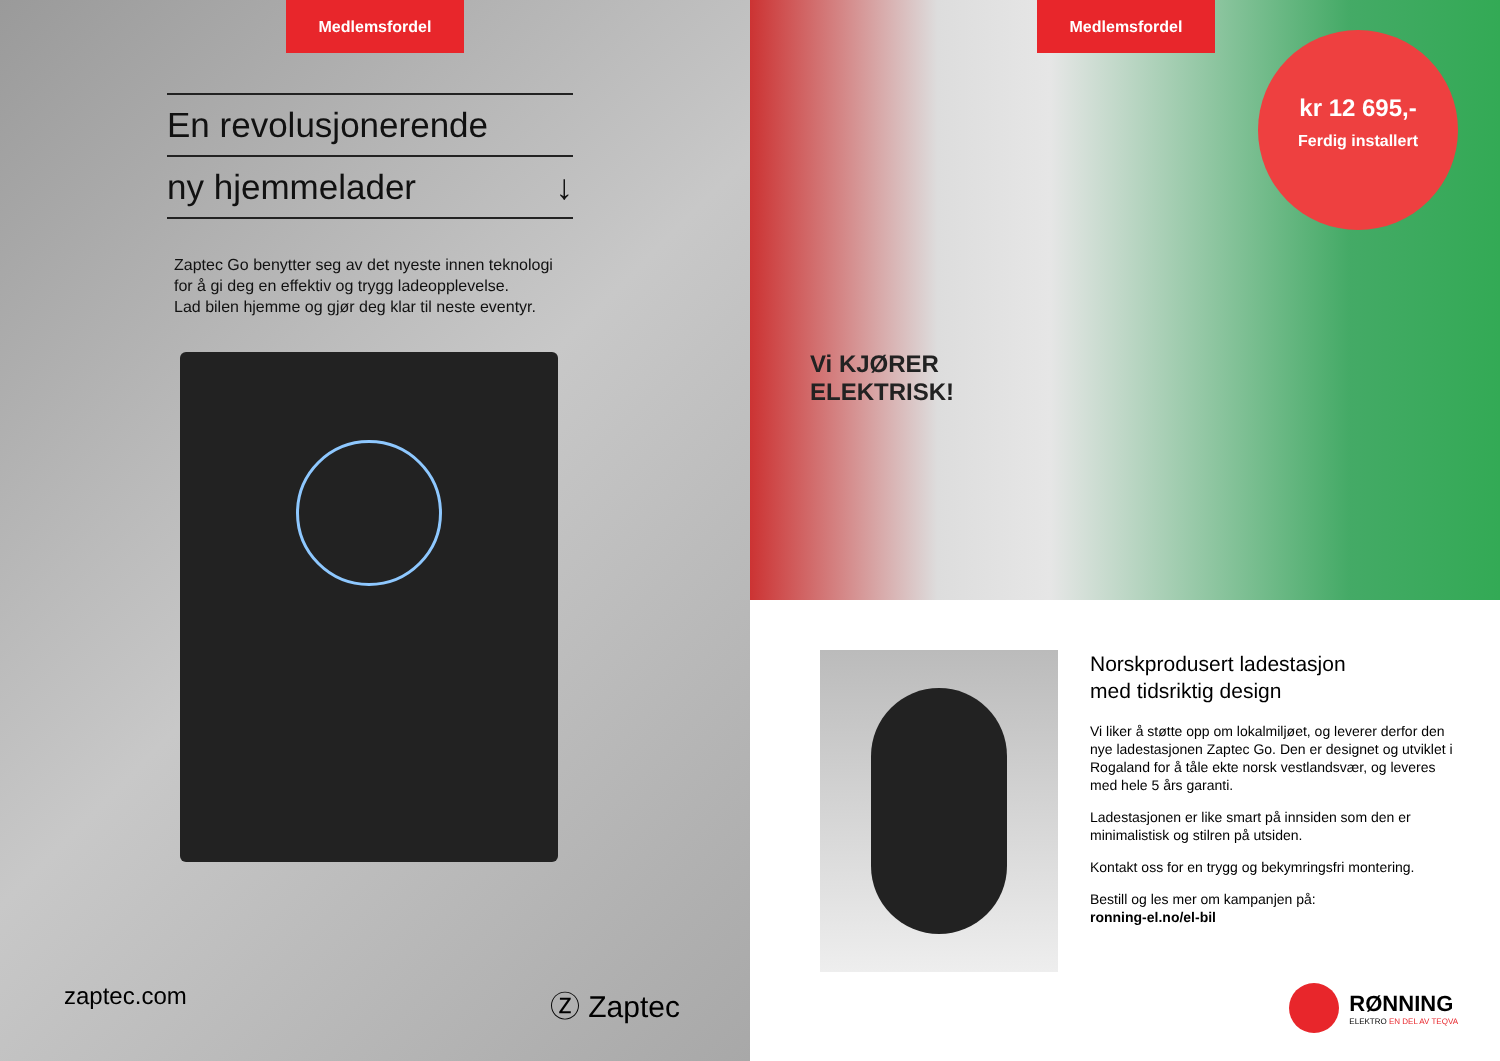Medlemsfordel
En revolusjonerende
ny hjemmelader ↓
Zaptec Go benytter seg av det nyeste innen teknologi
for å gi deg en effektiv og trygg ladeopplevelse.
Lad bilen hjemme og gjør deg klar til neste eventyr.
zaptec.com Ⓩ Zaptec
Medlemsfordel
Vi KJØRER
ELEKTRISK!
kr 12 695,-
Ferdig installert
Norskprodusert ladestasjon
med tidsriktig design
Vi liker å støtte opp om lokalmiljøet, og leverer derfor den nye ladestasjonen Zaptec Go. Den er designet og utviklet i Rogaland for å tåle ekte norsk vestlandsvær, og leveres med hele 5 års garanti.
Ladestasjonen er like smart på innsiden som den er minimalistisk og stilren på utsiden.
Kontakt oss for en trygg og bekymringsfri montering.
Bestill og les mer om kampanjen på:
ronning-el.no/el-bil
RØNNING
ELEKTRO EN DEL AV TEQVA